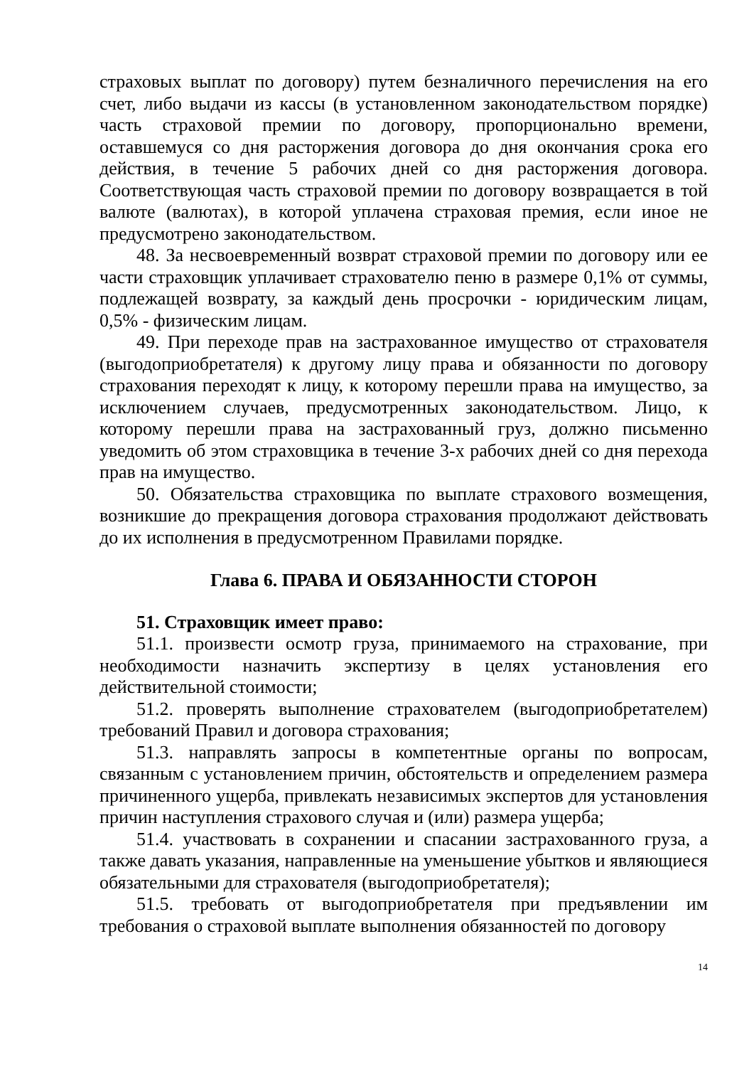страховых выплат по договору) путем безналичного перечисления на его счет, либо выдачи из кассы (в установленном законодательством порядке) часть страховой премии по договору, пропорционально времени, оставшемуся со дня расторжения договора до дня окончания срока его действия, в течение 5 рабочих дней со дня расторжения договора. Соответствующая часть страховой премии по договору возвращается в той валюте (валютах), в которой уплачена страховая премия, если иное не предусмотрено законодательством.
48. За несвоевременный возврат страховой премии по договору или ее части страховщик уплачивает страхователю пеню в размере 0,1% от суммы, подлежащей возврату, за каждый день просрочки - юридическим лицам, 0,5% - физическим лицам.
49. При переходе прав на застрахованное имущество от страхователя (выгодоприобретателя) к другому лицу права и обязанности по договору страхования переходят к лицу, к которому перешли права на имущество, за исключением случаев, предусмотренных законодательством. Лицо, к которому перешли права на застрахованный груз, должно письменно уведомить об этом страховщика в течение 3-х рабочих дней со дня перехода прав на имущество.
50. Обязательства страховщика по выплате страхового возмещения, возникшие до прекращения договора страхования продолжают действовать до их исполнения в предусмотренном Правилами порядке.
Глава 6. ПРАВА И ОБЯЗАННОСТИ СТОРОН
51. Страховщик имеет право:
51.1. произвести осмотр груза, принимаемого на страхование, при необходимости назначить экспертизу в целях установления его действительной стоимости;
51.2. проверять выполнение страхователем (выгодоприобретателем) требований Правил и договора страхования;
51.3. направлять запросы в компетентные органы по вопросам, связанным с установлением причин, обстоятельств и определением размера причиненного ущерба, привлекать независимых экспертов для установления причин наступления страхового случая и (или) размера ущерба;
51.4. участвовать в сохранении и спасании застрахованного груза, а также давать указания, направленные на уменьшение убытков и являющиеся обязательными для страхователя (выгодоприобретателя);
51.5. требовать от выгодоприобретателя при предъявлении им требования о страховой выплате выполнения обязанностей по договору
14